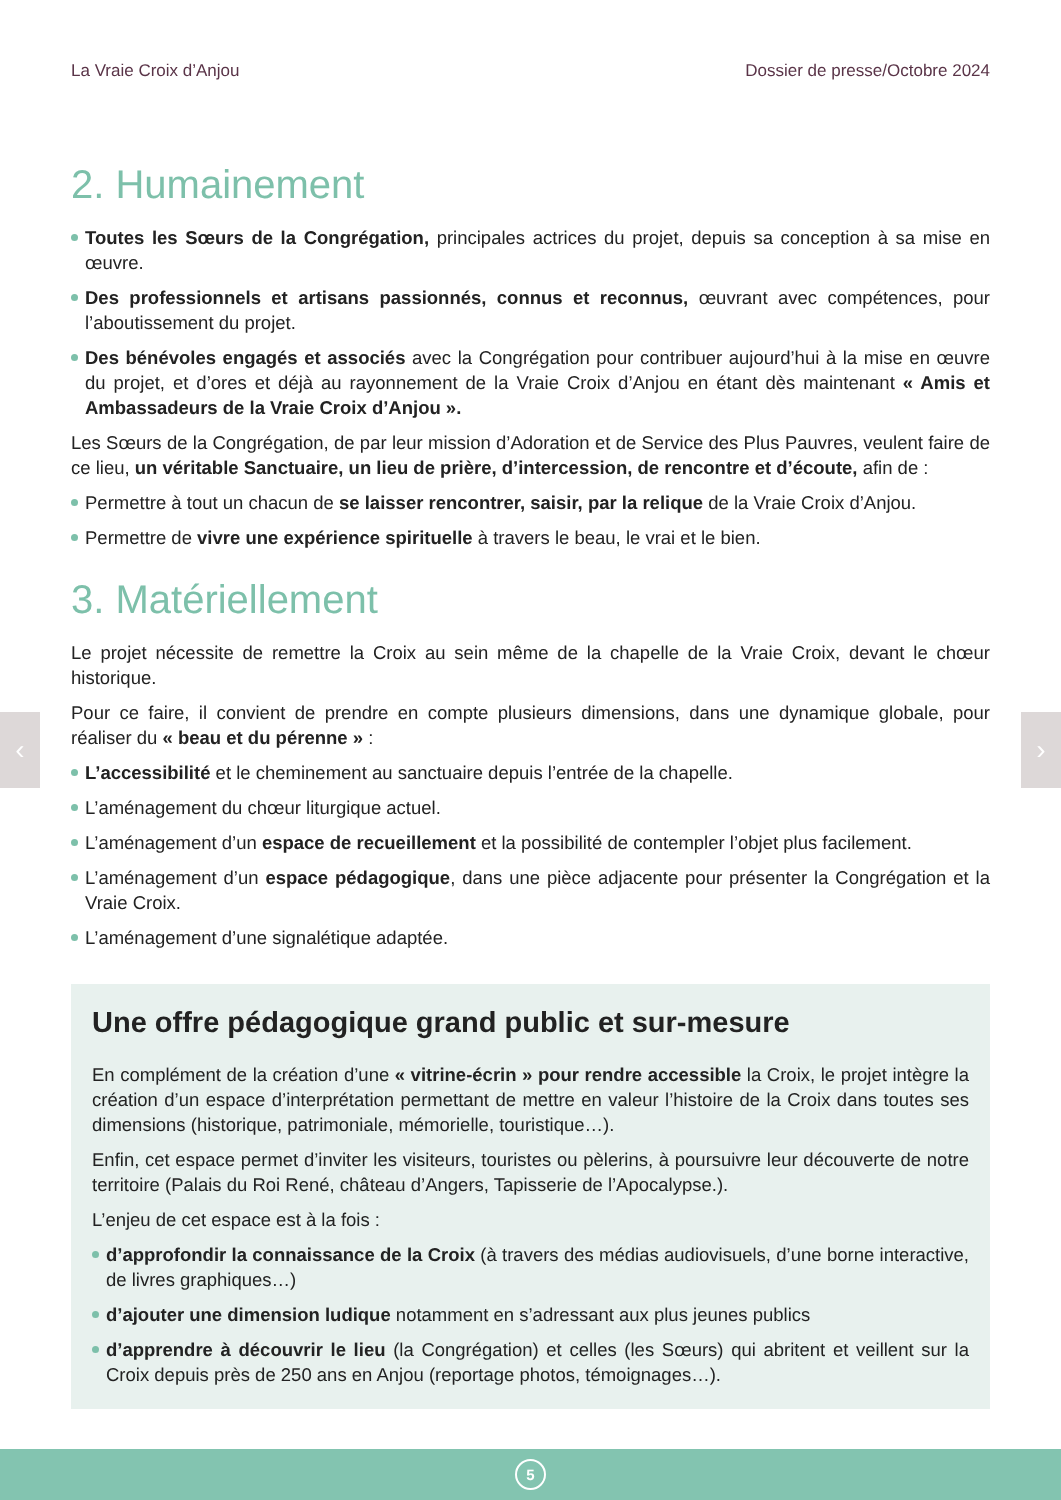‹ ›
La Vraie Croix d’Anjou Dossier de presse/Octobre 2024
2. Humainement
Toutes les Sœurs de la Congrégation, principales actrices du projet, depuis sa conception à sa mise en œuvre.
Des professionnels et artisans passionnés, connus et reconnus, œuvrant avec compétences, pour l’aboutissement du projet.
Des bénévoles engagés et associés avec la Congrégation pour contribuer aujourd’hui à la mise en œuvre du projet, et d’ores et déjà au rayonnement de la Vraie Croix d’Anjou en étant dès maintenant « Amis et Ambassadeurs de la Vraie Croix d’Anjou ».
Les Sœurs de la Congrégation, de par leur mission d’Adoration et de Service des Plus Pauvres, veulent faire de ce lieu, un véritable Sanctuaire, un lieu de prière, d’intercession, de rencontre et d’écoute, afin de :
Permettre à tout un chacun de se laisser rencontrer, saisir, par la relique de la Vraie Croix d’Anjou.
Permettre de vivre une expérience spirituelle à travers le beau, le vrai et le bien.
3. Matériellement
Le projet nécessite de remettre la Croix au sein même de la chapelle de la Vraie Croix, devant le chœur historique.
Pour ce faire, il convient de prendre en compte plusieurs dimensions, dans une dynamique globale, pour réaliser du « beau et du pérenne » :
L’accessibilité et le cheminement au sanctuaire depuis l’entrée de la chapelle.
L’aménagement du chœur liturgique actuel.
L’aménagement d’un espace de recueillement et la possibilité de contempler l’objet plus facilement.
L’aménagement d’un espace pédagogique, dans une pièce adjacente pour présenter la Congrégation et la Vraie Croix.
L’aménagement d’une signalétique adaptée.
Une offre pédagogique grand public et sur-mesure
En complément de la création d’une « vitrine-écrin » pour rendre accessible la Croix, le projet intègre la création d’un espace d’interprétation permettant de mettre en valeur l’histoire de la Croix dans toutes ses dimensions (historique, patrimoniale, mémorielle, touristique…).
Enfin, cet espace permet d’inviter les visiteurs, touristes ou pèlerins, à poursuivre leur découverte de notre territoire (Palais du Roi René, château d’Angers, Tapisserie de l’Apocalypse.).
L’enjeu de cet espace est à la fois :
d’approfondir la connaissance de la Croix (à travers des médias audiovisuels, d’une borne interactive, de livres graphiques…)
d’ajouter une dimension ludique notamment en s’adressant aux plus jeunes publics
d’apprendre à découvrir le lieu (la Congrégation) et celles (les Sœurs) qui abritent et veillent sur la Croix depuis près de 250 ans en Anjou (reportage photos, témoignages…).
5